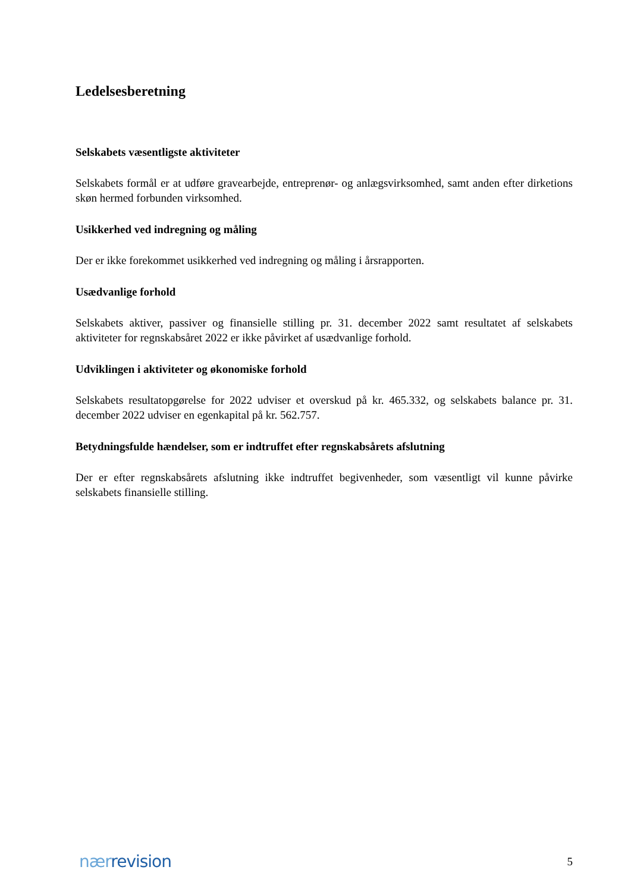Ledelsesberetning
Selskabets væsentligste aktiviteter
Selskabets formål er at udføre gravearbejde, entreprenør- og anlægsvirksomhed, samt anden efter dirketions skøn hermed forbunden virksomhed.
Usikkerhed ved indregning og måling
Der er ikke forekommet usikkerhed ved indregning og måling i årsrapporten.
Usædvanlige forhold
Selskabets aktiver, passiver og finansielle stilling pr. 31. december 2022 samt resultatet af selskabets aktiviteter for regnskabsåret 2022 er ikke påvirket af usædvanlige forhold.
Udviklingen i aktiviteter og økonomiske forhold
Selskabets resultatopgørelse for 2022 udviser et overskud på kr. 465.332, og selskabets balance pr. 31. december 2022 udviser en egenkapital på kr. 562.757.
Betydningsfulde hændelser, som er indtruffet efter regnskabsårets afslutning
Der er efter regnskabsårets afslutning ikke indtruffet begivenheder, som væsentligt vil kunne påvirke selskabets finansielle stilling.
nær revision
5